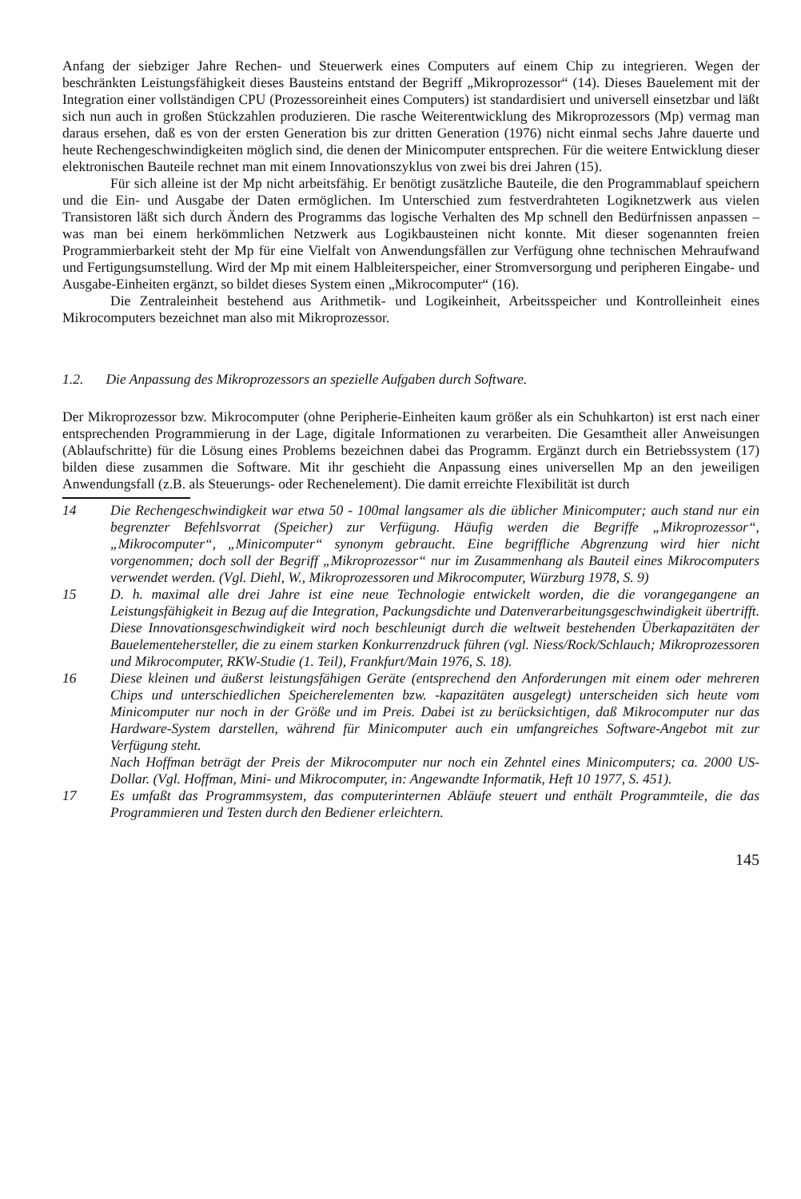Anfang der siebziger Jahre Rechen- und Steuerwerk eines Computers auf einem Chip zu integrieren. Wegen der beschränkten Leistungsfähigkeit dieses Bausteins entstand der Begriff „Mikroprozessor“ (14). Dieses Bauelement mit der Integration einer vollständigen CPU (Prozessoreinheit eines Computers) ist standardisiert und universell einsetzbar und läßt sich nun auch in großen Stückzahlen produzieren. Die rasche Weiterentwicklung des Mikroprozessors (Mp) vermag man daraus ersehen, daß es von der ersten Generation bis zur dritten Generation (1976) nicht einmal sechs Jahre dauerte und heute Rechengeschwindigkeiten möglich sind, die denen der Minicomputer entsprechen. Für die weitere Entwicklung dieser elektronischen Bauteile rechnet man mit einem Innovationszyklus von zwei bis drei Jahren (15).
Für sich alleine ist der Mp nicht arbeitsfähig. Er benötigt zusätzliche Bauteile, die den Programmablauf speichern und die Ein- und Ausgabe der Daten ermöglichen. Im Unterschied zum festverdrahteten Logiknetzwerk aus vielen Transistoren läßt sich durch Ändern des Programms das logische Verhalten des Mp schnell den Bedürfnissen anpassen – was man bei einem herkömmlichen Netzwerk aus Logikbausteinen nicht konnte. Mit dieser sogenannten freien Programmierbarkeit steht der Mp für eine Vielfalt von Anwendungsfällen zur Verfügung ohne technischen Mehraufwand und Fertigungsumstellung. Wird der Mp mit einem Halbleiterspeicher, einer Stromversorgung und peripheren Eingabe- und Ausgabe-Einheiten ergänzt, so bildet dieses System einen „Mikrocomputer“ (16).
Die Zentraleinheit bestehend aus Arithmetik- und Logikeinheit, Arbeitsspeicher und Kontrolleinheit eines Mikrocomputers bezeichnet man also mit Mikroprozessor.
1.2. Die Anpassung des Mikroprozessors an spezielle Aufgaben durch Software.
Der Mikroprozessor bzw. Mikrocomputer (ohne Peripherie-Einheiten kaum größer als ein Schuhkarton) ist erst nach einer entsprechenden Programmierung in der Lage, digitale Informationen zu verarbeiten. Die Gesamtheit aller Anweisungen (Ablaufschritte) für die Lösung eines Problems bezeichnen dabei das Programm. Ergänzt durch ein Betriebssystem (17) bilden diese zusammen die Software. Mit ihr geschieht die Anpassung eines universellen Mp an den jeweiligen Anwendungsfall (z.B. als Steuerungs- oder Rechenelement). Die damit erreichte Flexibilität ist durch
14 Die Rechengeschwindigkeit war etwa 50 - 100mal langsamer als die üblicher Minicomputer; auch stand nur ein begrenzter Befehlsvorrat (Speicher) zur Verfügung. Häufig werden die Begriffe „Mikroprozessor“, „Mikrocomputer“, „Minicomputer“ synonym gebraucht. Eine begriffliche Abgrenzung wird hier nicht vorgenommen; doch soll der Begriff „Mikroprozessor“ nur im Zusammenhang als Bauteil eines Mikrocomputers verwendet werden. (Vgl. Diehl, W., Mikroprozessoren und Mikrocomputer, Würzburg 1978, S. 9)
15 D. h. maximal alle drei Jahre ist eine neue Technologie entwickelt worden, die die vorangegangene an Leistungsfähigkeit in Bezug auf die Integration, Packungsdichte und Datenverarbeitungsgeschwindigkeit übertrifft. Diese Innovationsgeschwindigkeit wird noch beschleunigt durch die weltweit bestehenden Überkapazitäten der Bauelementehersteller, die zu einem starken Konkurrenzdruck führen (vgl. Niess/Rock/Schlauch; Mikroprozessoren und Mikrocomputer, RKW-Studie (1. Teil), Frankfurt/Main 1976, S. 18).
16 Diese kleinen und äußerst leistungsfähigen Geräte (entsprechend den Anforderungen mit einem oder mehreren Chips und unterschiedlichen Speicherelementen bzw. -kapazitäten ausgelegt) unterscheiden sich heute vom Minicomputer nur noch in der Größe und im Preis. Dabei ist zu berücksichtigen, daß Mikrocomputer nur das Hardware-System darstellen, während für Minicomputer auch ein umfangreiches Software-Angebot mit zur Verfügung steht.
Nach Hoffman beträgt der Preis der Mikrocomputer nur noch ein Zehntel eines Minicomputers; ca. 2000 US-Dollar. (Vgl. Hoffman, Mini- und Mikrocomputer, in: Angewandte Informatik, Heft 10 1977, S. 451).
17 Es umfaßt das Programmsystem, das computerinternen Abläufe steuert und enthält Programmteile, die das Programmieren und Testen durch den Bediener erleichtern.
145